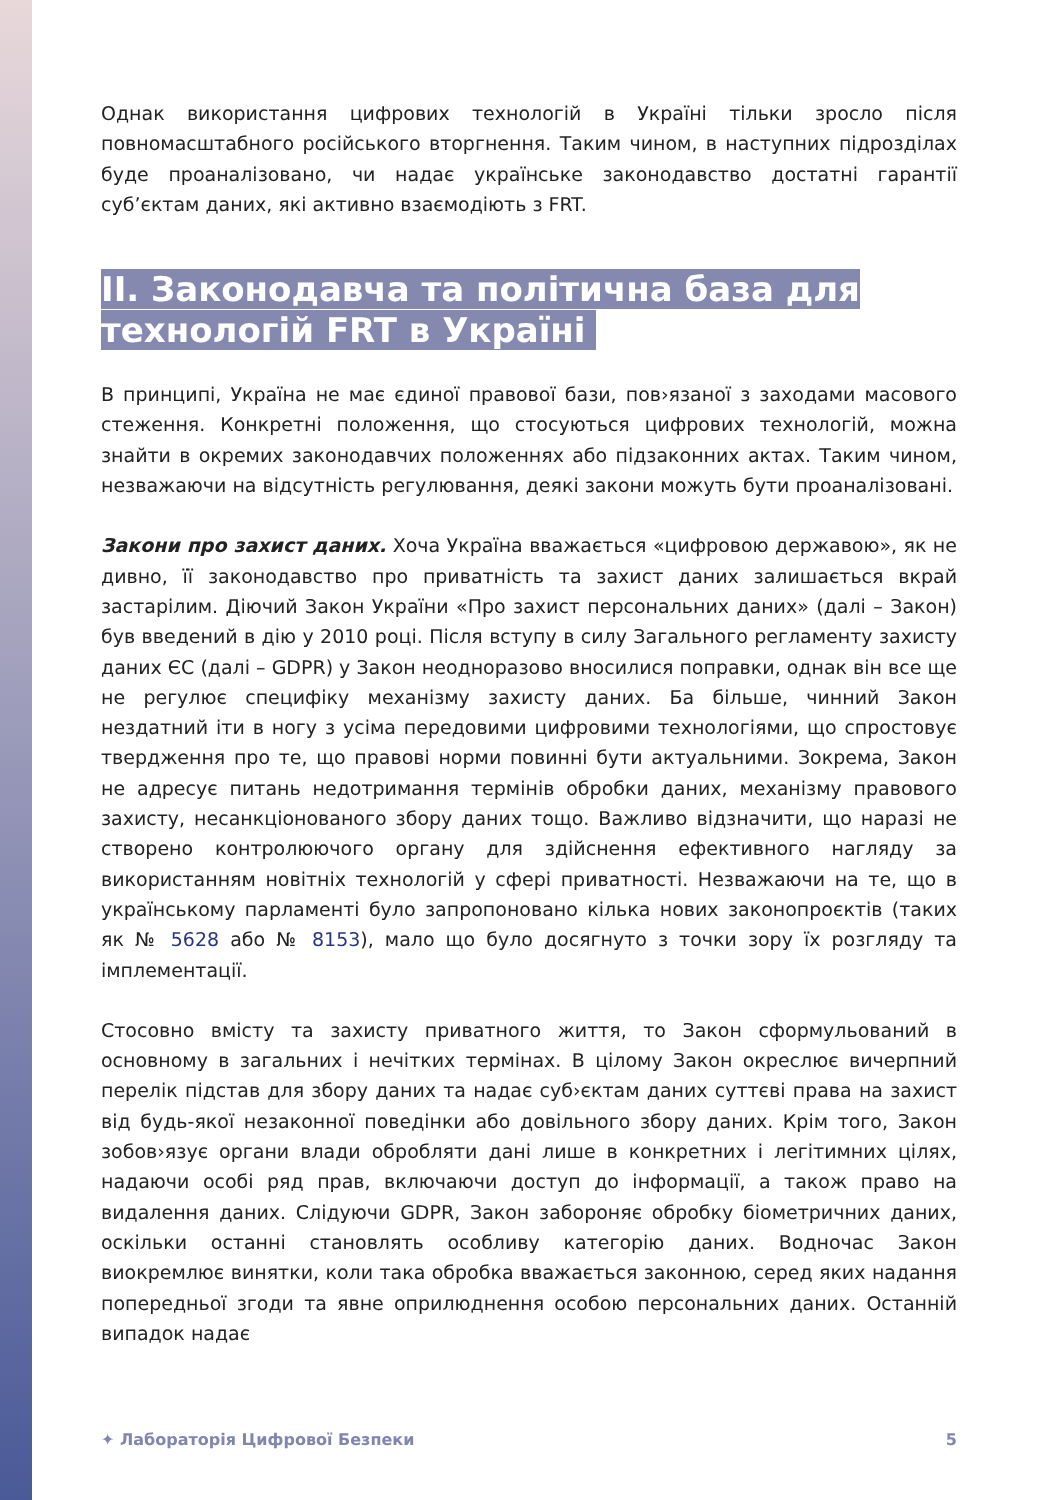Однак використання цифрових технологій в Україні тільки зросло після повномасштабного російського вторгнення. Таким чином, в наступних підрозділах буде проаналізовано, чи надає українське законодавство достатні гарантії суб’єктам даних, які активно взаємодіють з FRT.
II. Законодавча та політична база для технологій FRT в Україні
В принципі, Україна не має єдиної правової бази, пов›язаної з заходами масового стеження. Конкретні положення, що стосуються цифрових технологій, можна знайти в окремих законодавчих положеннях або підзаконних актах. Таким чином, незважаючи на відсутність регулювання, деякі закони можуть бути проаналізовані.
Закони про захист даних. Хоча Україна вважається «цифровою державою», як не дивно, її законодавство про приватність та захист даних залишається вкрай застарілим. Діючий Закон України «Про захист персональних даних» (далі – Закон) був введений в дію у 2010 році. Після вступу в силу Загального регламенту захисту даних ЄС (далі – GDPR) у Закон неодноразово вносилися поправки, однак він все ще не регулює специфіку механізму захисту даних. Ба більше, чинний Закон нездатний іти в ногу з усіма передовими цифровими технологіями, що спростовує твердження про те, що правові норми повинні бути актуальними. Зокрема, Закон не адресує питань недотримання термінів обробки даних, механізму правового захисту, несанкціонованого збору даних тощо. Важливо відзначити, що наразі не створено контролюючого органу для здійснення ефективного нагляду за використанням новітніх технологій у сфері приватності. Незважаючи на те, що в українському парламенті було запропоновано кілька нових законопроєктів (таких як № 5628 або № 8153), мало що було досягнуто з точки зору їх розгляду та імплементації.
Стосовно вмісту та захисту приватного життя, то Закон сформульований в основному в загальних і нечітких термінах. В цілому Закон окреслює вичерпний перелік підстав для збору даних та надає суб›єктам даних суттєві права на захист від будь-якої незаконної поведінки або довільного збору даних. Крім того, Закон зобов›язує органи влади обробляти дані лише в конкретних і легітимних цілях, надаючи особі ряд прав, включаючи доступ до інформації, а також право на видалення даних. Слідуючи GDPR, Закон забороняє обробку біометричних даних, оскільки останні становлять особливу категорію даних. Водночас Закон виокремлює винятки, коли така обробка вважається законною, серед яких надання попередньої згоди та явне оприлюднення особою персональних даних. Останній випадок надає
✦ Лабораторія Цифрової Безпеки 5